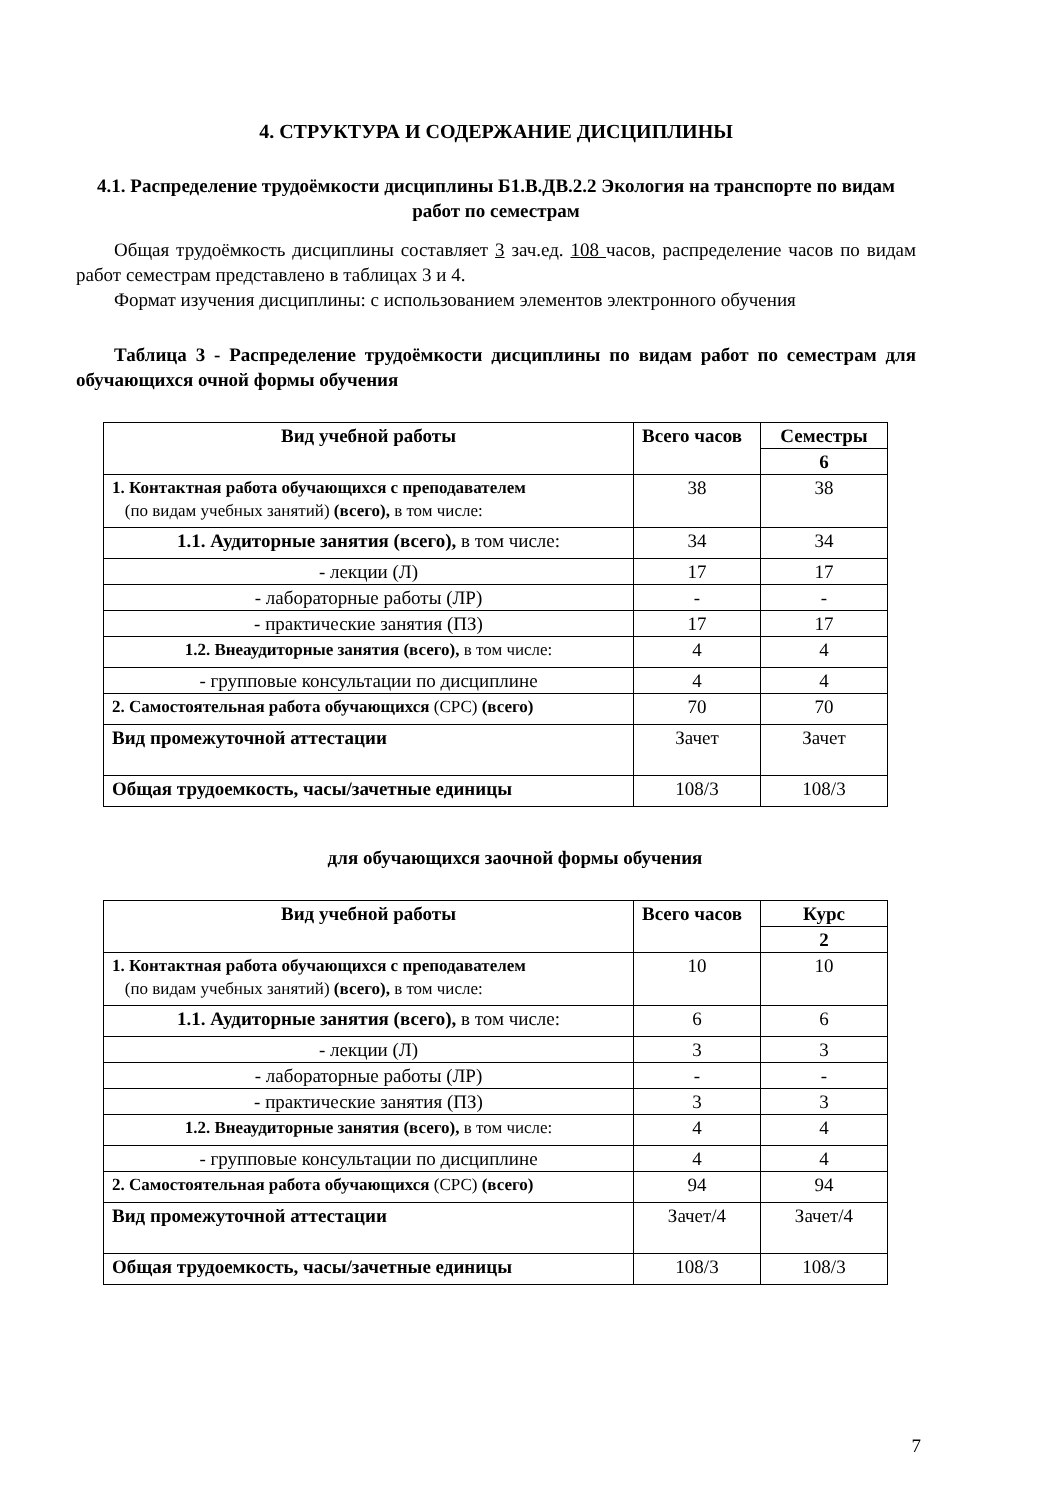4. СТРУКТУРА И СОДЕРЖАНИЕ ДИСЦИПЛИНЫ
4.1. Распределение трудоёмкости дисциплины Б1.В.ДВ.2.2 Экология на транспорте по видам работ по семестрам
Общая трудоёмкость дисциплины составляет 3 зач.ед. 108 часов, распределение часов по видам работ семестрам представлено в таблицах 3 и 4.
Формат изучения дисциплины: с использованием элементов электронного обучения
Таблица 3 - Распределение трудоёмкости дисциплины по видам работ по семестрам для обучающихся очной формы обучения
| Вид учебной работы | Всего часов | Семестры |
| --- | --- | --- |
| | | 6 |
| 1. Контактная работа обучающихся с преподавателем (по видам учебных занятий) (всего), в том числе: | 38 | 38 |
| 1.1. Аудиторные занятия (всего), в том числе: | 34 | 34 |
| - лекции (Л) | 17 | 17 |
| - лабораторные работы (ЛР) | - | - |
| - практические занятия (ПЗ) | 17 | 17 |
| 1.2. Внеаудиторные занятия (всего), в том числе: | 4 | 4 |
| - групповые консультации по дисциплине | 4 | 4 |
| 2. Самостоятельная работа обучающихся (СРС) (всего) | 70 | 70 |
| Вид промежуточной аттестации | Зачет | Зачет |
| Общая трудоемкость, часы/зачетные единицы | 108/3 | 108/3 |
для обучающихся заочной формы обучения
| Вид учебной работы | Всего часов | Курс |
| --- | --- | --- |
| | | 2 |
| 1. Контактная работа обучающихся с преподавателем (по видам учебных занятий) (всего), в том числе: | 10 | 10 |
| 1.1. Аудиторные занятия (всего), в том числе: | 6 | 6 |
| - лекции (Л) | 3 | 3 |
| - лабораторные работы (ЛР) | - | - |
| - практические занятия (ПЗ) | 3 | 3 |
| 1.2. Внеаудиторные занятия (всего), в том числе: | 4 | 4 |
| - групповые консультации по дисциплине | 4 | 4 |
| 2. Самостоятельная работа обучающихся (СРС) (всего) | 94 | 94 |
| Вид промежуточной аттестации | Зачет/4 | Зачет/4 |
| Общая трудоемкость, часы/зачетные единицы | 108/3 | 108/3 |
7